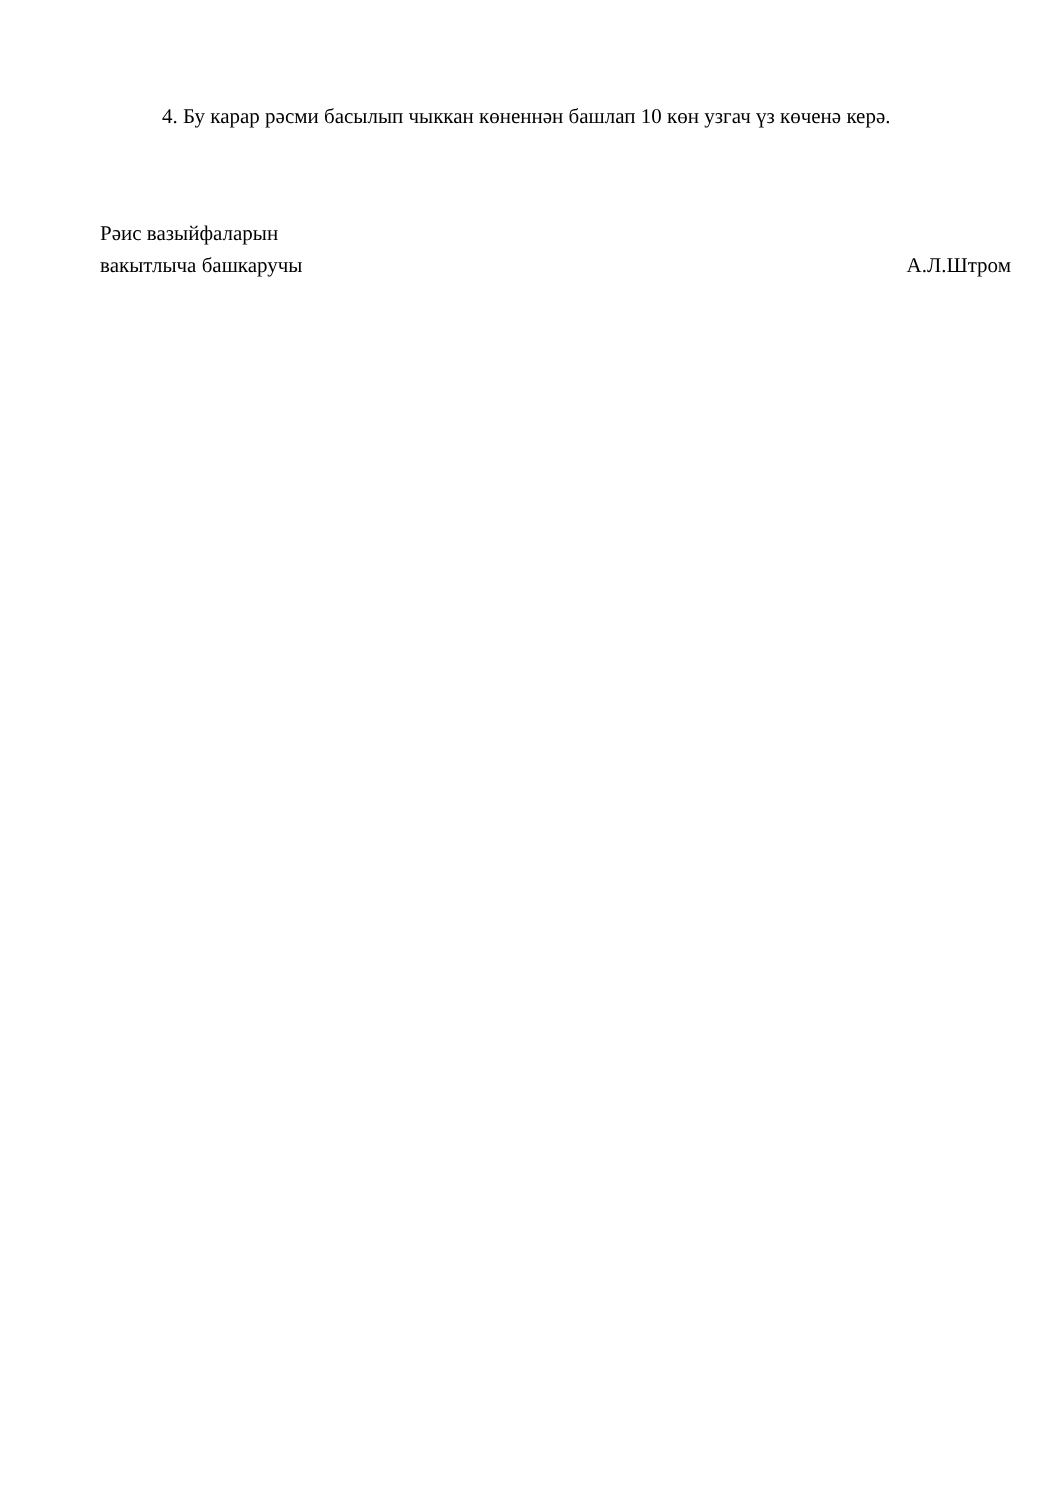4. Бу карар рәсми басылып чыккан көненнән башлап 10 көн узгач үз көченә керә.
Рәис вазыйфаларын
вакытлыча башкаручы
А.Л.Штром